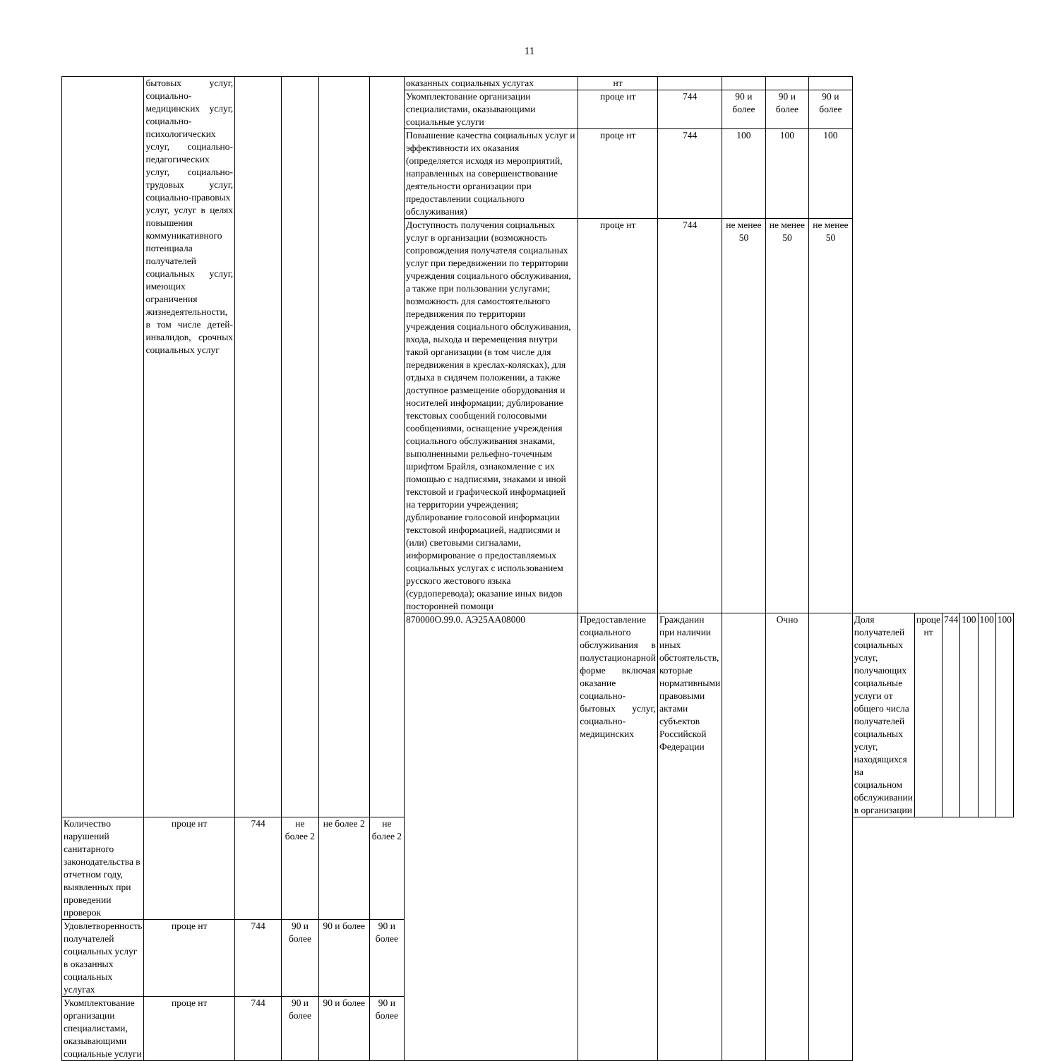11
| | бытовых услуг, социально-медицинских услуг, социально-психологических услуг, социально-педагогических услуг, социально-трудовых услуг, социально-правовых услуг, услуг в целях повышения коммуникативного потенциала получателей социальных услуг, имеющих ограничения жизнедеятельности, в том числе детей-инвалидов, срочных социальных услуг | | | | | оказанных социальных услугах | нт | | | | | | | | | | |
| | | | | | | Укомплектование организации специалистами, оказывающими социальные услуги | проце нт | 744 | 90 и более | 90 и более | 90 и более | | | | | | |
| | | | | | | Повышение качества социальных услуг и эффективности их оказания (определяется исходя из мероприятий, направленных на совершенствование деятельности организации при предоставлении социального обслуживания) | проце нт | 744 | 100 | 100 | 100 | | | | | | |
| | | | | | | Доступность получения социальных услуг в организации (возможность сопровождения получателя социальных услуг при передвижении по территории учреждения социального обслуживания, а также при пользовании услугами; возможность для самостоятельного передвижения по территории учреждения социального обслуживания, входа, выхода и перемещения внутри такой организации (в том числе для передвижения в креслах-колясках), для отдыха в сидячем положении, а также доступное размещение оборудования и носителей информации; дублирование текстовых сообщений голосовыми сообщениями, оснащение учреждения социального обслуживания знаками, выполненными рельефно-точечным шрифтом Брайля, ознакомление с их помощью с надписями, знаками и иной текстовой и графической информацией на территории учреждения; дублирование голосовой информации текстовой информацией, надписями и (или) световыми сигналами, информирование о предоставляемых социальных услугах с использованием русского жестового языка (сурдоперевода); оказание иных видов посторонней помощи | проце нт | 744 | не менее 50 | не менее 50 | не менее 50 | | | | | | |
| | | | | | | 870000О.99.0. АЭ25АА08000 | Предоставление социального обслуживания в полустационарной форме включая оказание социально-бытовых услуг, социально-медицинских | Гражданин при наличии иных обстоятельств, которые нормативными правовыми актами субъектов Российской Федерации | | Очно | | Доля получателей социальных услуг, получающих социальные услуги от общего числа получателей социальных услуг, находящихся на социальном обслуживании в организации | проце нт | 744 | 100 | 100 | 100 |
| Количество нарушений санитарного законодательства в отчетном году, выявленных при проведении проверок | проце нт | 744 | не более 2 | не более 2 | не более 2 | | | | | | | | | | | | |
| Удовлетворенность получателей социальных услуг в оказанных социальных услугах | проце нт | 744 | 90 и более | 90 и более | 90 и более | | | | | | | | | | | | |
| Укомплектование организации специалистами, оказывающими социальные услуги | проце нт | 744 | 90 и более | 90 и более | 90 и более | | | | | | | | | | | | |